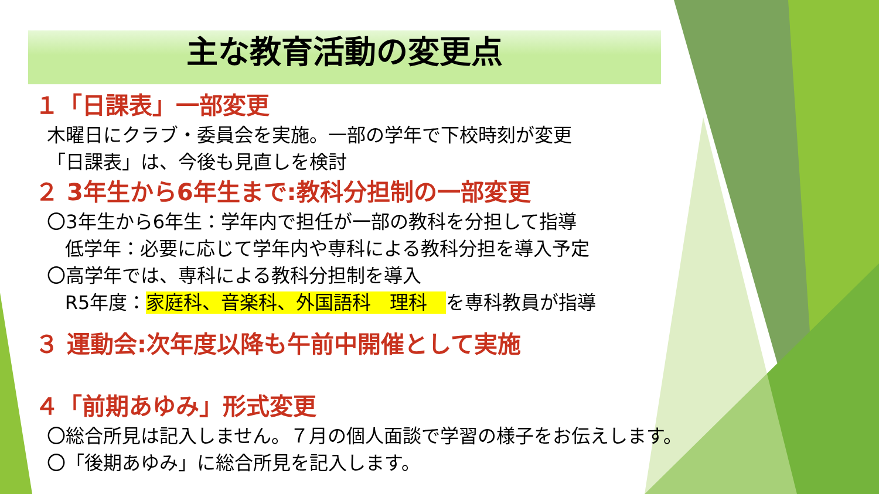主な教育活動の変更点
１「日課表」一部変更
木曜日にクラブ・委員会を実施。一部の学年で下校時刻が変更
「日課表」は、今後も見直しを検討
２ 3年生から6年生まで:教科分担制の一部変更
〇3年生から6年生：学年内で担任が一部の教科を分担して指導
低学年：必要に応じて学年内や専科による教科分担を導入予定
〇高学年では、専科による教科分担制を導入
R5年度：家庭科、音楽科、外国語科　理科　を専科教員が指導
３ 運動会:次年度以降も午前中開催として実施
４「前期あゆみ」形式変更
〇総合所見は記入しません。７月の個人面談で学習の様子をお伝えします。
〇「後期あゆみ」に総合所見を記入します。